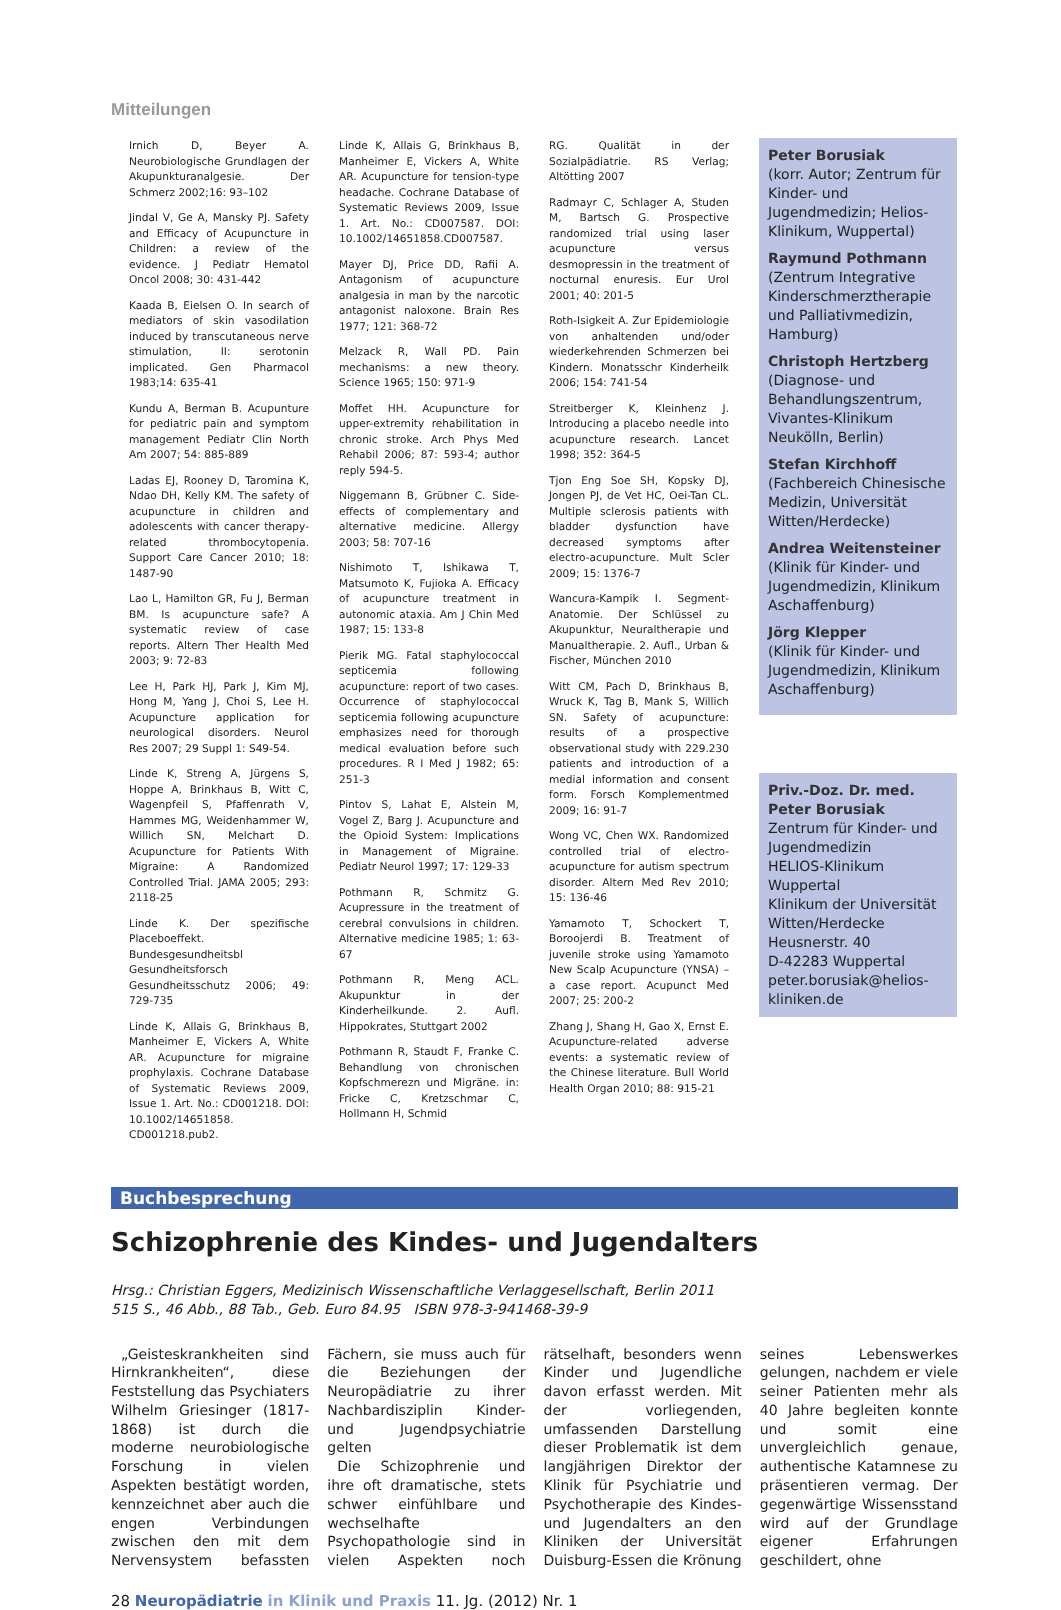Mitteilungen
Irnich D, Beyer A. Neurobiologische Grundlagen der Akupunkturanalgesie. Der Schmerz 2002;16: 93–102
Jindal V, Ge A, Mansky PJ. Safety and Efficacy of Acupuncture in Children: a review of the evidence. J Pediatr Hematol Oncol 2008; 30: 431-442
Kaada B, Eielsen O. In search of mediators of skin vasodilation induced by transcutaneous nerve stimulation, II: serotonin implicated. Gen Pharmacol 1983;14: 635-41
Kundu A, Berman B. Acupunture for pediatric pain and symptom management Pediatr Clin North Am 2007; 54: 885-889
Ladas EJ, Rooney D, Taromina K, Ndao DH, Kelly KM. The safety of acupuncture in children and adolescents with cancer therapy-related thrombocytopenia. Support Care Cancer 2010; 18: 1487-90
Lao L, Hamilton GR, Fu J, Berman BM. Is acupuncture safe? A systematic review of case reports. Altern Ther Health Med 2003; 9: 72-83
Lee H, Park HJ, Park J, Kim MJ, Hong M, Yang J, Choi S, Lee H. Acupuncture application for neurological disorders. Neurol Res 2007; 29 Suppl 1: S49-54.
Linde K, Streng A, Jürgens S, Hoppe A, Brinkhaus B, Witt C, Wagenpfeil S, Pfaffenrath V, Hammes MG, Weidenhammer W, Willich SN, Melchart D. Acupuncture for Patients With Migraine: A Randomized Controlled Trial. JAMA 2005; 293: 2118-25
Linde K. Der spezifische Placeboeffekt. Bundesgesundheitsbl Gesundheitsforsch Gesundheitsschutz 2006; 49: 729-735
Linde K, Allais G, Brinkhaus B, Manheimer E, Vickers A, White AR. Acupuncture for migraine prophylaxis. Cochrane Database of Systematic Reviews 2009, Issue 1. Art. No.: CD001218. DOI: 10.1002/14651858. CD001218.pub2.
Linde K, Allais G, Brinkhaus B, Manheimer E, Vickers A, White AR. Acupuncture for tension-type headache. Cochrane Database of Systematic Reviews 2009, Issue 1. Art. No.: CD007587. DOI: 10.1002/14651858.CD007587.
Mayer DJ, Price DD, Rafii A. Antagonism of acupuncture analgesia in man by the narcotic antagonist naloxone. Brain Res 1977; 121: 368-72
Melzack R, Wall PD. Pain mechanisms: a new theory. Science 1965; 150: 971-9
Moffet HH. Acupuncture for upper-extremity rehabilitation in chronic stroke. Arch Phys Med Rehabil 2006; 87: 593-4; author reply 594-5.
Niggemann B, Grübner C. Side-effects of complementary and alternative medicine. Allergy 2003; 58: 707-16
Nishimoto T, Ishikawa T, Matsumoto K, Fujioka A. Efficacy of acupuncture treatment in autonomic ataxia. Am J Chin Med 1987; 15: 133-8
Pierik MG. Fatal staphylococcal septicemia following acupuncture: report of two cases. Occurrence of staphylococcal septicemia following acupuncture emphasizes need for thorough medical evaluation before such procedures. R I Med J 1982; 65: 251-3
Pintov S, Lahat E, Alstein M, Vogel Z, Barg J. Acupuncture and the Opioid System: Implications in Management of Migraine. Pediatr Neurol 1997; 17: 129-33
Pothmann R, Schmitz G. Acupressure in the treatment of cerebral convulsions in children. Alternative medicine 1985; 1: 63-67
Pothmann R, Meng ACL. Akupunktur in der Kinderheilkunde. 2. Aufl. Hippokrates, Stuttgart 2002
Pothmann R, Staudt F, Franke C. Behandlung von chronischen Kopfschmerezn und Migräne. in: Fricke C, Kretzschmar C, Hollmann H, Schmid
RG. Qualität in der Sozialpädiatrie. RS Verlag; Altötting 2007
Radmayr C, Schlager A, Studen M, Bartsch G. Prospective randomized trial using laser acupuncture versus desmopressin in the treatment of nocturnal enuresis. Eur Urol 2001; 40: 201-5
Roth-Isigkeit A. Zur Epidemiologie von anhaltenden und/oder wiederkehrenden Schmerzen bei Kindern. Monatsschr Kinderheilk 2006; 154: 741-54
Streitberger K, Kleinhenz J. Introducing a placebo needle into acupuncture research. Lancet 1998; 352: 364-5
Tjon Eng Soe SH, Kopsky DJ, Jongen PJ, de Vet HC, Oei-Tan CL. Multiple sclerosis patients with bladder dysfunction have decreased symptoms after electro-acupuncture. Mult Scler 2009; 15: 1376-7
Wancura-Kampik I. Segment-Anatomie. Der Schlüssel zu Akupunktur, Neuraltherapie und Manualtherapie. 2. Aufl., Urban & Fischer, München 2010
Witt CM, Pach D, Brinkhaus B, Wruck K, Tag B, Mank S, Willich SN. Safety of acupuncture: results of a prospective observational study with 229.230 patients and introduction of a medial information and consent form. Forsch Komplementmed 2009; 16: 91-7
Wong VC, Chen WX. Randomized controlled trial of electro-acupuncture for autism spectrum disorder. Altern Med Rev 2010; 15: 136-46
Yamamoto T, Schockert T, Boroojerdi B. Treatment of juvenile stroke using Yamamoto New Scalp Acupuncture (YNSA) – a case report. Acupunct Med 2007; 25: 200-2
Zhang J, Shang H, Gao X, Ernst E. Acupuncture-related adverse events: a systematic review of the Chinese literature. Bull World Health Organ 2010; 88: 915-21
Peter Borusiak
(korr. Autor; Zentrum für Kinder- und Jugendmedizin; Helios-Klinikum, Wuppertal)
Raymund Pothmann
(Zentrum Integrative Kinderschmerztherapie und Palliativmedizin, Hamburg)
Christoph Hertzberg
(Diagnose- und Behandlungszentrum, Vivantes-Klinikum Neukölln, Berlin)
Stefan Kirchhoff
(Fachbereich Chinesische Medizin, Universität Witten/Herdecke)
Andrea Weitensteiner
(Klinik für Kinder- und Jugendmedizin, Klinikum Aschaffenburg)
Jörg Klepper
(Klinik für Kinder- und Jugendmedizin, Klinikum Aschaffenburg)
Priv.-Doz. Dr. med. Peter Borusiak
Zentrum für Kinder- und Jugendmedizin
HELIOS-Klinikum Wuppertal
Klinikum der Universität Witten/Herdecke
Heusnerstr. 40
D-42283 Wuppertal
peter.borusiak@helios-kliniken.de
Buchbesprechung
Schizophrenie des Kindes- und Jugendalters
Hrsg.: Christian Eggers, Medizinisch Wissenschaftliche Verlaggesellschaft, Berlin 2011
515 S., 46 Abb., 88 Tab., Geb. Euro 84.95 ISBN 978-3-941468-39-9
„Geisteskrankheiten sind Hirnkrankheiten“, diese Feststellung das Psychiaters Wilhelm Griesinger (1817-1868) ist durch die moderne neurobiologische Forschung in vielen Aspekten bestätigt worden, kennzeichnet aber auch die engen Verbindungen zwischen den mit dem Nervensystem befassten Fächern, sie muss auch für die Beziehungen der Neuropädiatrie zu ihrer Nachbardisziplin Kinder- und Jugendpsychiatrie gelten
Die Schizophrenie und ihre oft dramatische, stets schwer einfühlbare und wechselhafte Psychopathologie sind in vielen Aspekten noch rätselhaft, besonders wenn Kinder und Jugendliche davon erfasst werden. Mit der vorliegenden, umfassenden Darstellung dieser Problematik ist dem langjährigen Direktor der Klinik für Psychiatrie und Psychotherapie des Kindes- und Jugendalters an den Kliniken der Universität Duisburg-Essen die Krönung seines Lebenswerkes gelungen, nachdem er viele seiner Patienten mehr als 40 Jahre begleiten konnte und somit eine unvergleichlich genaue, authentische Katamnese zu präsentieren vermag. Der gegenwärtige Wissensstand wird auf der Grundlage eigener Erfahrungen geschildert, ohne
28 Neuropädiatrie in Klinik und Praxis 11. Jg. (2012) Nr. 1